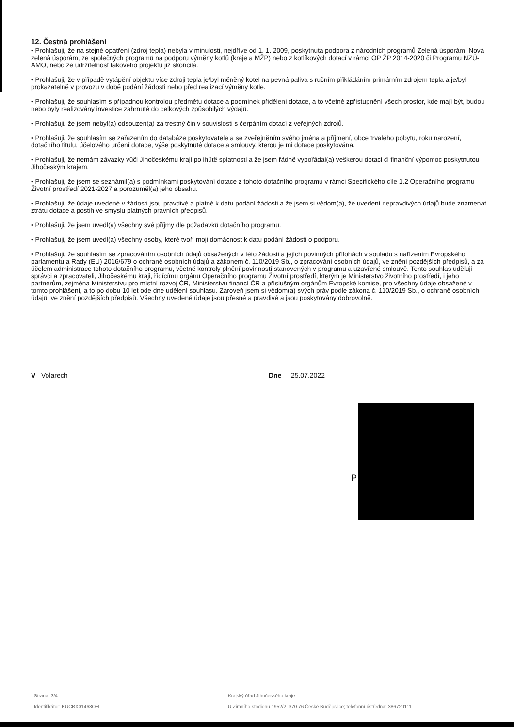12. Čestná prohlášení
• Prohlašuji, že na stejné opatření (zdroj tepla) nebyla v minulosti, nejdříve od 1. 1. 2009, poskytnuta podpora z národních programů Zelená úsporám, Nová zelená úsporám, ze společných programů na podporu výměny kotlů (kraje a MŽP) nebo z kotlíkových dotací v rámci OP ŽP 2014-2020 či Programu NZÚ-AMO, nebo že udržitelnost takového projektu již skončila.
• Prohlašuji, že v případě vytápění objektu více zdroji tepla je/byl měněný kotel na pevná paliva s ručním přikládáním primárním zdrojem tepla a je/byl prokazatelně v provozu v době podání žádosti nebo před realizací výměny kotle.
• Prohlašuji, že souhlasím s případnou kontrolou předmětu dotace a podmínek přidělení dotace, a to včetně zpřístupnění všech prostor, kde mají být, budou nebo byly realizovány investice zahrnuté do celkových způsobilých výdajů.
• Prohlašuji, že jsem nebyl(a) odsouzen(a) za trestný čin v souvislosti s čerpáním dotací z veřejných zdrojů.
• Prohlašuji, že souhlasím se zařazením do databáze poskytovatele a se zveřejněním svého jména a příjmení, obce trvalého pobytu, roku narození, dotačního titulu, účelového určení dotace, výše poskytnuté dotace a smlouvy, kterou je mi dotace poskytována.
• Prohlašuji, že nemám závazky vůči Jihočeskému kraji po lhůtě splatnosti a že jsem řádně vypořádal(a) veškerou dotaci či finanční výpomoc poskytnutou Jihočeským krajem.
• Prohlašuji, že jsem se seznámil(a) s podmínkami poskytování dotace z tohoto dotačního programu v rámci Specifického cíle 1.2 Operačního programu Životní prostředí 2021-2027 a porozuměl(a) jeho obsahu.
• Prohlašuji, že údaje uvedené v žádosti jsou pravdivé a platné k datu podání žádosti a že jsem si vědom(a), že uvedení nepravdivých údajů bude znamenat ztrátu dotace a postih ve smyslu platných právních předpisů.
• Prohlašuji, že jsem uvedl(a) všechny své příjmy dle požadavků dotačního programu.
• Prohlašuji, že jsem uvedl(a) všechny osoby, které tvoří moji domácnost k datu podání žádosti o podporu.
• Prohlašuji, že souhlasím se zpracováním osobních údajů obsažených v této žádosti a jejích povinných přílohách v souladu s nařízením Evropského parlamentu a Rady (EU) 2016/679 o ochraně osobních údajů a zákonem č. 110/2019 Sb., o zpracování osobních údajů, ve znění pozdějších předpisů, a za účelem administrace tohoto dotačního programu, včetně kontroly plnění povinností stanovených v programu a uzavřené smlouvě. Tento souhlas uděluji správci a zpracovateli, Jihočeskému kraji, řídícímu orgánu Operačního programu Životní prostředí, kterým je Ministerstvo životního prostředí, i jeho partnerům, zejména Ministerstvu pro místní rozvoj ČR, Ministerstvu financí ČR a příslušným orgánům Evropské komise, pro všechny údaje obsažené v tomto prohlášení, a to po dobu 10 let ode dne udělení souhlasu. Zároveň jsem si vědom(a) svých práv podle zákona č. 110/2019 Sb., o ochraně osobních údajů, ve znění pozdějších předpisů. Všechny uvedené údaje jsou přesné a pravdivé a jsou poskytovány dobrovolně.
V Volarech Dne 25.07.2022
P
Strana: 3/4
Identifikátor: KUCBX01468OH
Krajský úřad Jihočeského kraje
U Zimního stadionu 1952/2, 370 76 České Budějovice; telefonní ústředna: 386720111